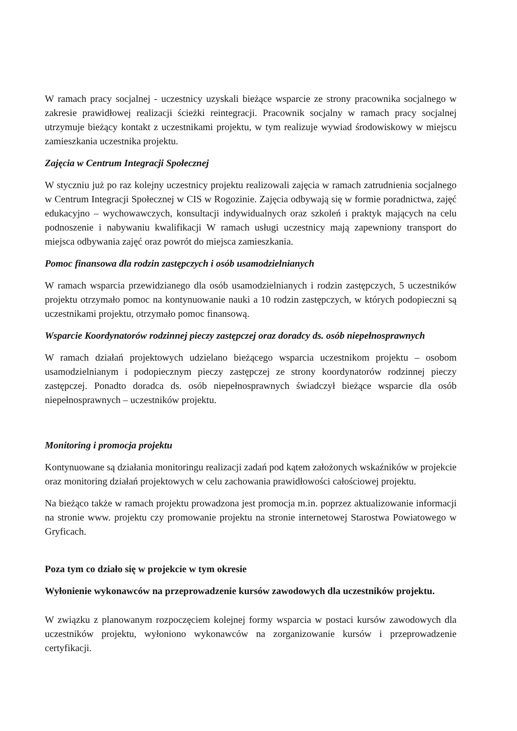W ramach pracy socjalnej - uczestnicy uzyskali bieżące wsparcie ze strony pracownika socjalnego w zakresie prawidłowej realizacji ścieżki reintegracji. Pracownik socjalny w ramach pracy socjalnej utrzymuje bieżący kontakt z uczestnikami projektu, w tym realizuje wywiad środowiskowy w miejscu zamieszkania uczestnika projektu.
Zajęcia w Centrum Integracji Społecznej
W styczniu już po raz kolejny uczestnicy projektu realizowali zajęcia w ramach zatrudnienia socjalnego w Centrum Integracji Społecznej w CIS w Rogozinie. Zajęcia odbywają się w formie poradnictwa, zajęć edukacyjno – wychowawczych, konsultacji indywidualnych oraz szkoleń i praktyk mających na celu podnoszenie i nabywaniu kwalifikacji W ramach usługi uczestnicy mają zapewniony transport do miejsca odbywania zajęć oraz powrót do miejsca zamieszkania.
Pomoc finansowa dla rodzin zastępczych i osób usamodzielnianych
W ramach wsparcia przewidzianego dla osób usamodzielnianych i rodzin zastępczych, 5 uczestników projektu otrzymało pomoc na kontynuowanie nauki a 10 rodzin zastępczych, w których podopieczni są uczestnikami projektu, otrzymało pomoc finansową.
Wsparcie Koordynatorów rodzinnej pieczy zastępczej oraz doradcy ds. osób niepełnosprawnych
W ramach działań projektowych udzielano bieżącego wsparcia uczestnikom projektu – osobom usamodzielnianym i podopiecznym pieczy zastępczej ze strony koordynatorów rodzinnej pieczy zastępczej. Ponadto doradca ds. osób niepełnosprawnych świadczył bieżące wsparcie dla osób niepełnosprawnych – uczestników projektu.
Monitoring i promocja projektu
Kontynuowane są działania monitoringu realizacji zadań pod kątem założonych wskaźników w projekcie oraz monitoring działań projektowych w celu zachowania prawidłowości całościowej projektu.
Na bieżąco także w ramach projektu prowadzona jest promocja m.in. poprzez aktualizowanie informacji na stronie www. projektu czy promowanie projektu na stronie internetowej Starostwa Powiatowego w Gryficach.
Poza tym co działo się w projekcie w tym okresie
Wyłonienie wykonawców na przeprowadzenie kursów zawodowych dla uczestników projektu.
W związku z planowanym rozpoczęciem kolejnej formy wsparcia w postaci kursów zawodowych dla uczestników projektu, wyłoniono wykonawców na zorganizowanie kursów i przeprowadzenie certyfikacji.